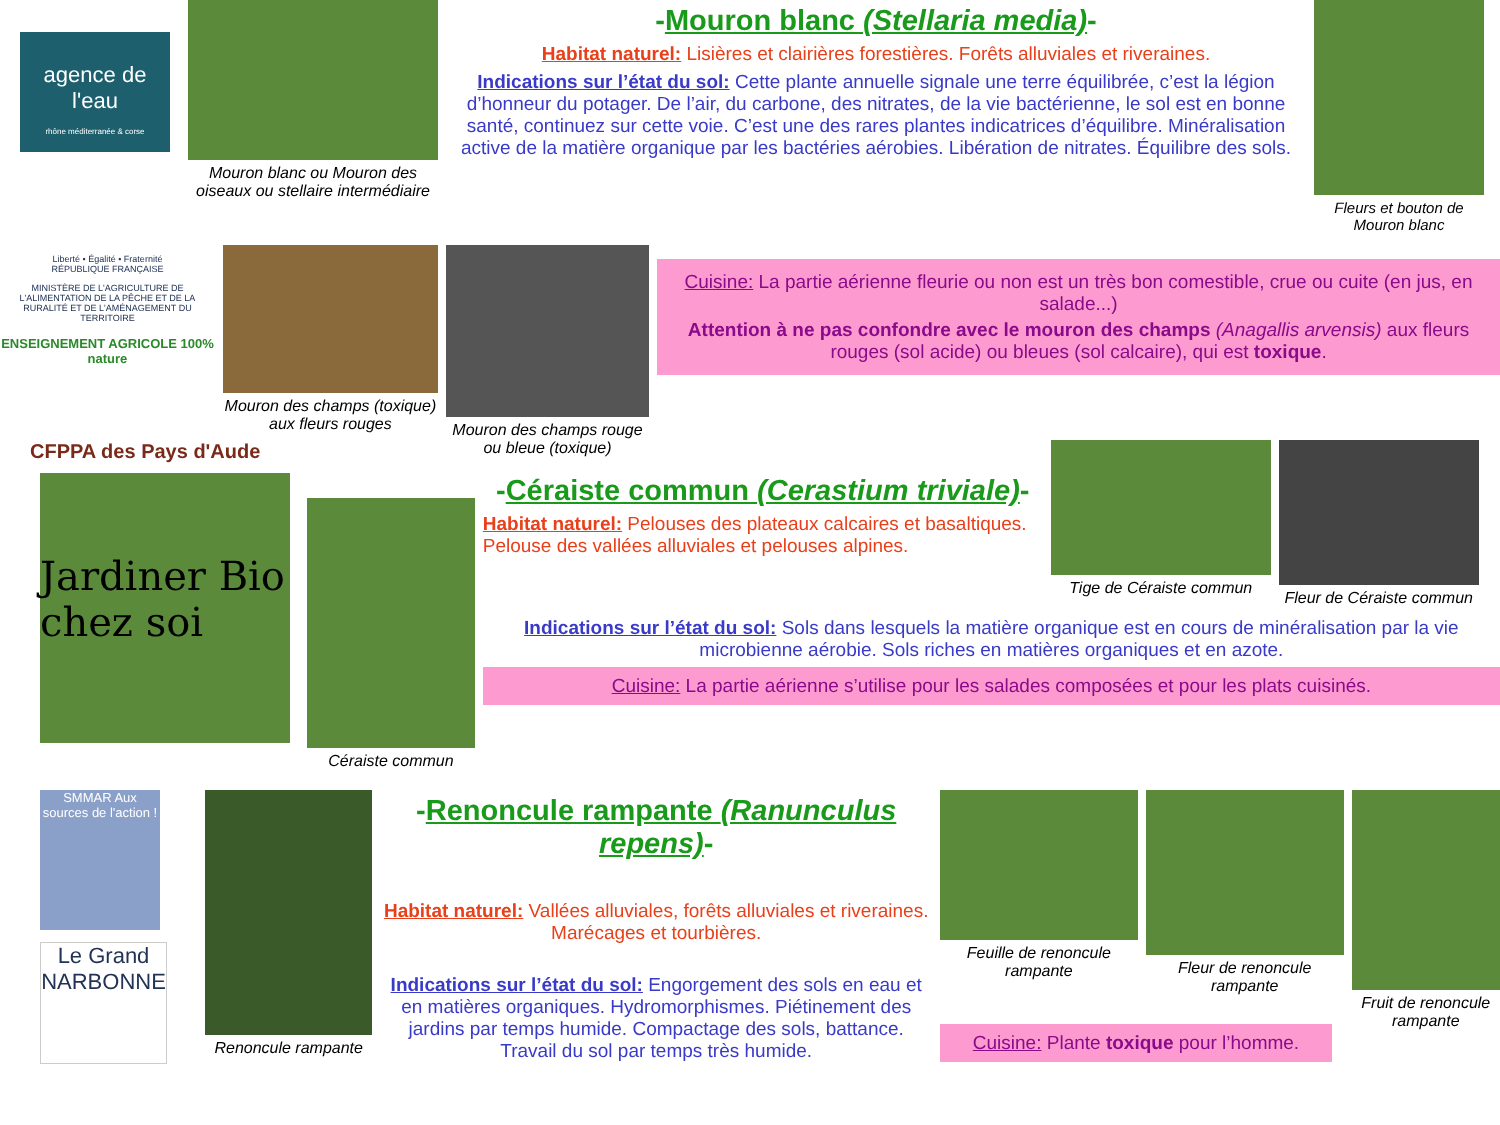agence de l'eau
rhône méditerranée & corse
Mouron blanc ou Mouron des oiseaux ou stellaire intermédiaire
-Mouron blanc (Stellaria media)-
Habitat naturel: Lisières et clairières forestières. Forêts alluviales et riveraines.
Indications sur l’état du sol: Cette plante annuelle signale une terre équilibrée, c’est la légion d’honneur du potager. De l’air, du carbone, des nitrates, de la vie bactérienne, le sol est en bonne santé, continuez sur cette voie. C’est une des rares plantes indicatrices d’équilibre. Minéralisation active de la matière organique par les bactéries aérobies. Libération de nitrates. Équilibre des sols.
Fleurs et bouton de Mouron blanc
Liberté • Égalité • Fraternité
RÉPUBLIQUE FRANÇAISE
MINISTÈRE DE L'AGRICULTURE DE L'ALIMENTATION DE LA PÊCHE ET DE LA RURALITÉ ET DE L'AMÉNAGEMENT DU TERRITOIRE
ENSEIGNEMENT AGRICOLE 100% nature
Mouron des champs (toxique) aux fleurs rouges
Mouron des champs rouge ou bleue (toxique)
Cuisine: La partie aérienne fleurie ou non est un très bon comestible, crue ou cuite (en jus, en salade...)
Attention à ne pas confondre avec le mouron des champs (Anagallis arvensis) aux fleurs rouges (sol acide) ou bleues (sol calcaire), qui est toxique.
CFPPA des Pays d'Aude
Jardiner Bio chez soi
Céraiste commun
-Céraiste commun (Cerastium triviale)-
Habitat naturel: Pelouses des plateaux calcaires et basaltiques. Pelouse des vallées alluviales et pelouses alpines.
Tige de Céraiste commun
Fleur de Céraiste commun
Indications sur l’état du sol: Sols dans lesquels la matière organique est en cours de minéralisation par la vie microbienne aérobie. Sols riches en matières organiques et en azote.
Cuisine: La partie aérienne s’utilise pour les salades composées et pour les plats cuisinés.
SMMAR Aux sources de l'action !
Le Grand NARBONNE
Renoncule rampante
-Renoncule rampante (Ranunculus repens)-
Habitat naturel: Vallées alluviales, forêts alluviales et riveraines. Marécages et tourbières.
Indications sur l’état du sol: Engorgement des sols en eau et en matières organiques. Hydromorphismes. Piétinement des jardins par temps humide. Compactage des sols, battance. Travail du sol par temps très humide.
Feuille de renoncule rampante
Fleur de renoncule rampante
Fruit de renoncule rampante
Cuisine: Plante toxique pour l’homme.